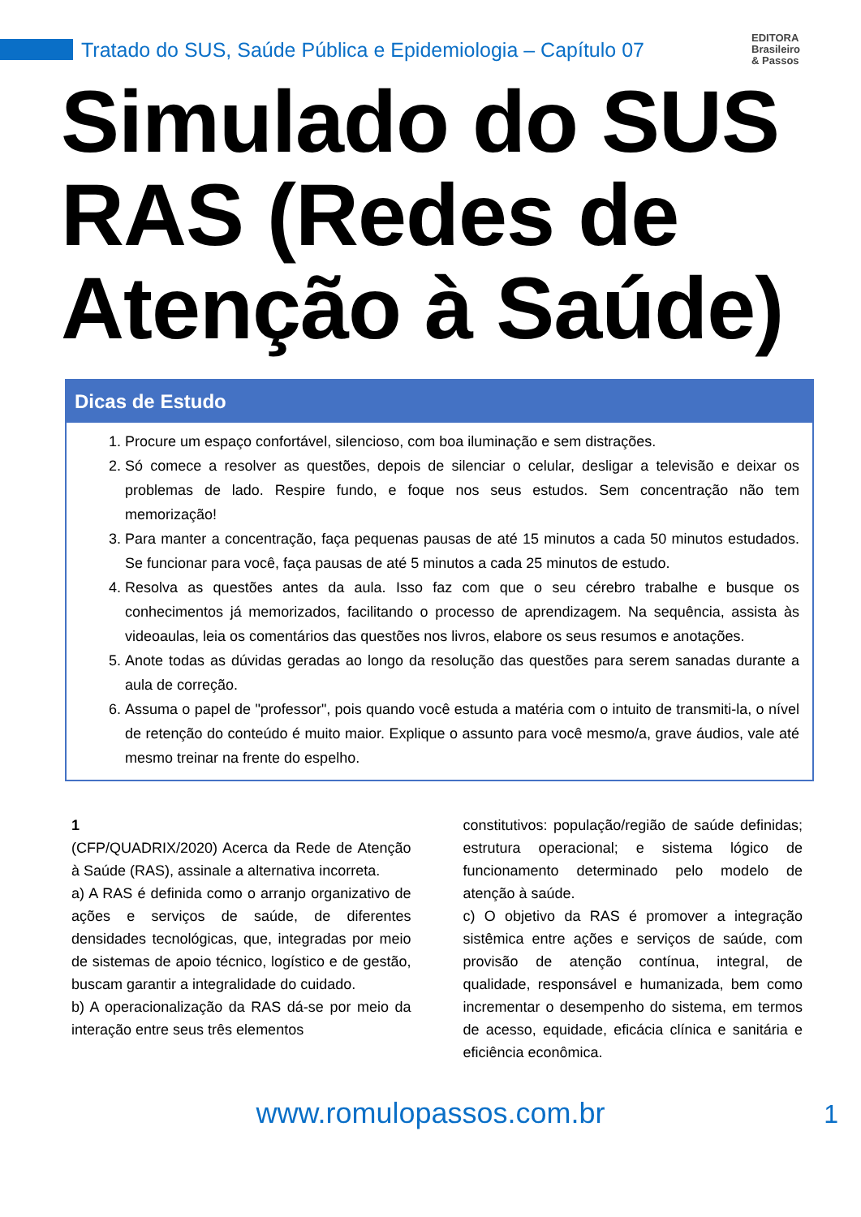Tratado do SUS, Saúde Pública e Epidemiologia – Capítulo 07
EDITORA
Brasileiro
& Passos
Simulado do SUS RAS (Redes de Atenção à Saúde)
Dicas de Estudo
1. Procure um espaço confortável, silencioso, com boa iluminação e sem distrações.
2. Só comece a resolver as questões, depois de silenciar o celular, desligar a televisão e deixar os problemas de lado. Respire fundo, e foque nos seus estudos. Sem concentração não tem memorização!
3. Para manter a concentração, faça pequenas pausas de até 15 minutos a cada 50 minutos estudados. Se funcionar para você, faça pausas de até 5 minutos a cada 25 minutos de estudo.
4. Resolva as questões antes da aula. Isso faz com que o seu cérebro trabalhe e busque os conhecimentos já memorizados, facilitando o processo de aprendizagem. Na sequência, assista às videoaulas, leia os comentários das questões nos livros, elabore os seus resumos e anotações.
5. Anote todas as dúvidas geradas ao longo da resolução das questões para serem sanadas durante a aula de correção.
6. Assuma o papel de "professor", pois quando você estuda a matéria com o intuito de transmiti-la, o nível de retenção do conteúdo é muito maior. Explique o assunto para você mesmo/a, grave áudios, vale até mesmo treinar na frente do espelho.
1
(CFP/QUADRIX/2020) Acerca da Rede de Atenção à Saúde (RAS), assinale a alternativa incorreta.
a) A RAS é definida como o arranjo organizativo de ações e serviços de saúde, de diferentes densidades tecnológicas, que, integradas por meio de sistemas de apoio técnico, logístico e de gestão, buscam garantir a integralidade do cuidado.
b) A operacionalização da RAS dá-se por meio da interação entre seus três elementos
constitutivos: população/região de saúde definidas; estrutura operacional; e sistema lógico de funcionamento determinado pelo modelo de atenção à saúde.
c) O objetivo da RAS é promover a integração sistêmica entre ações e serviços de saúde, com provisão de atenção contínua, integral, de qualidade, responsável e humanizada, bem como incrementar o desempenho do sistema, em termos de acesso, equidade, eficácia clínica e sanitária e eficiência econômica.
www.romulopassos.com.br 1